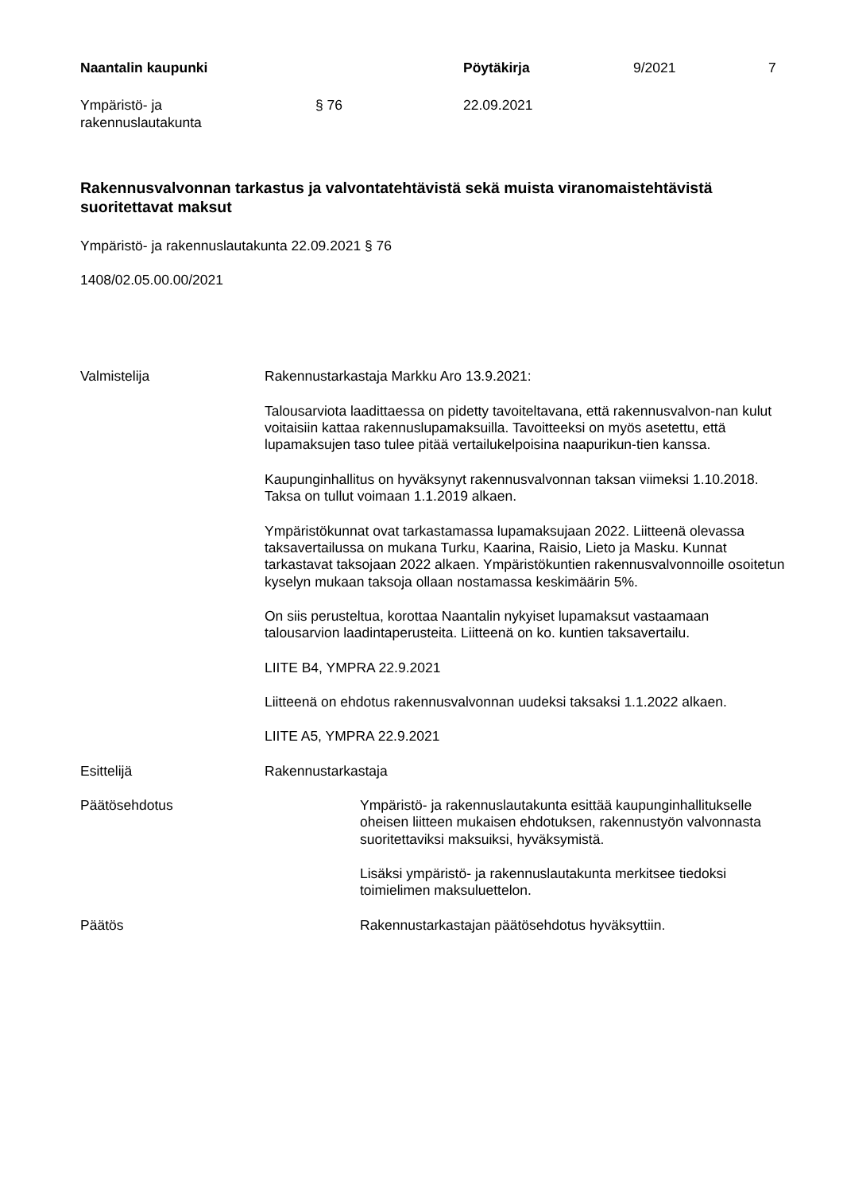Naantalin kaupunki Pöytäkirja 9/2021 7
Ympäristö- ja
rakennuslautakunta
§ 76 22.09.2021
Rakennusvalvonnan tarkastus ja valvontatehtävistä sekä muista viranomaistehtävistä suoritettavat maksut
Ympäristö- ja rakennuslautakunta 22.09.2021 § 76
1408/02.05.00.00/2021
Valmistelija Rakennustarkastaja Markku Aro 13.9.2021:
Talousarviota laadittaessa on pidetty tavoiteltavana, että rakennusvalvon-nan kulut voitaisiin kattaa rakennuslupamaksuilla. Tavoitteeksi on myös asetettu, että lupamaksujen taso tulee pitää vertailukelpoisina naapurikun-tien kanssa.
Kaupunginhallitus on hyväksynyt rakennusvalvonnan taksan viimeksi 1.10.2018. Taksa on tullut voimaan 1.1.2019 alkaen.
Ympäristökunnat ovat tarkastamassa lupamaksujaan 2022. Liitteenä olevassa taksavertailussa on mukana Turku, Kaarina, Raisio, Lieto ja Masku. Kunnat tarkastavat taksojaan 2022 alkaen. Ympäristökuntien rakennusvalvonnoille osoitetun kyselyn mukaan taksoja ollaan nostamassa keskimäärin 5%.
On siis perusteltua, korottaa Naantalin nykyiset lupamaksut vastaamaan talousarvion laadintaperusteita. Liitteenä on ko. kuntien taksavertailu.
LIITE B4, YMPRA 22.9.2021
Liitteenä on ehdotus rakennusvalvonnan uudeksi taksaksi 1.1.2022 alkaen.
LIITE A5, YMPRA 22.9.2021
Esittelijä Rakennustarkastaja
Päätösehdotus Ympäristö- ja rakennuslautakunta esittää kaupunginhallitukselle oheisen liitteen mukaisen ehdotuksen, rakennustyön valvonnasta suoritettaviksi maksuiksi, hyväksymistä.
Lisäksi ympäristö- ja rakennuslautakunta merkitsee tiedoksi toimielimen maksuluettelon.
Päätös Rakennustarkastajan päätösehdotus hyväksyttiin.